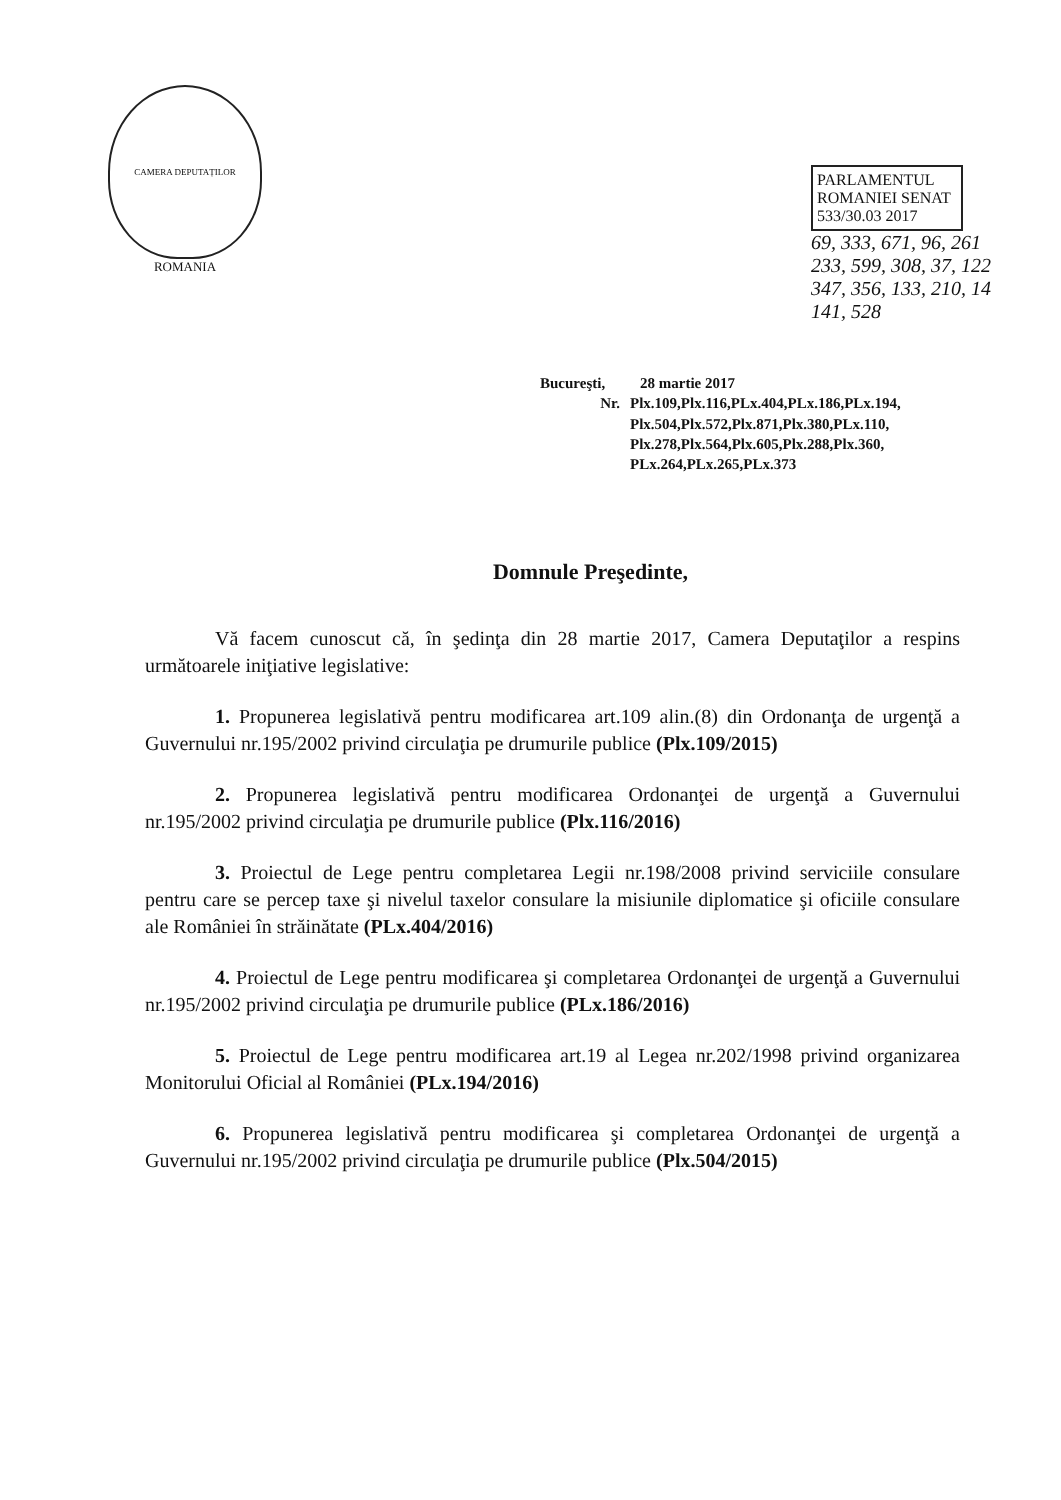CAMERA DEPUTAȚILOR
ROMANIA
PARLAMENTUL ROMANIEI SENAT 533/30.03 2017
69, 333, 671, 96, 261
233, 599, 308, 37, 122
347, 356, 133, 210, 14
141, 528
Bucureşti, 28 martie 2017
Nr. Plx.109,Plx.116,PLx.404,PLx.186,PLx.194,
Plx.504,Plx.572,Plx.871,Plx.380,PLx.110,
Plx.278,Plx.564,Plx.605,Plx.288,Plx.360,
PLx.264,PLx.265,PLx.373
Domnule Preşedinte,
Vă facem cunoscut că, în şedinţa din 28 martie 2017, Camera Deputaţilor a respins următoarele iniţiative legislative:
1. Propunerea legislativă pentru modificarea art.109 alin.(8) din Ordonanţa de urgenţă a Guvernului nr.195/2002 privind circulaţia pe drumurile publice (Plx.109/2015)
2. Propunerea legislativă pentru modificarea Ordonanţei de urgenţă a Guvernului nr.195/2002 privind circulaţia pe drumurile publice (Plx.116/2016)
3. Proiectul de Lege pentru completarea Legii nr.198/2008 privind serviciile consulare pentru care se percep taxe şi nivelul taxelor consulare la misiunile diplomatice şi oficiile consulare ale României în străinătate (PLx.404/2016)
4. Proiectul de Lege pentru modificarea şi completarea Ordonanţei de urgenţă a Guvernului nr.195/2002 privind circulaţia pe drumurile publice (PLx.186/2016)
5. Proiectul de Lege pentru modificarea art.19 al Legea nr.202/1998 privind organizarea Monitorului Oficial al României (PLx.194/2016)
6. Propunerea legislativă pentru modificarea şi completarea Ordonanţei de urgenţă a Guvernului nr.195/2002 privind circulaţia pe drumurile publice (Plx.504/2015)